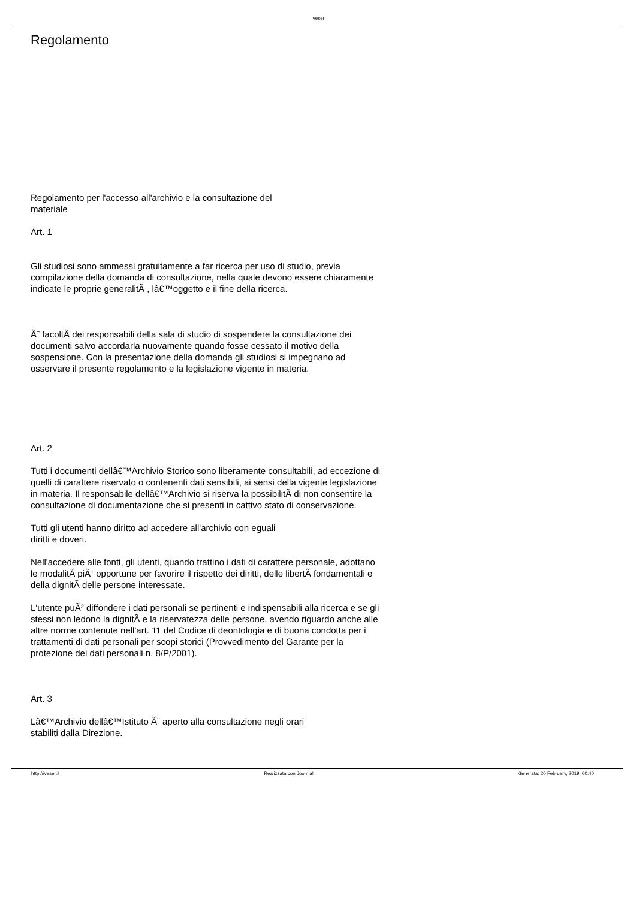Iveser
Regolamento
Regolamento per l'accesso all'archivio e la consultazione del
materiale
Art. 1
Gli studiosi sono ammessi gratuitamente a far ricerca per uso di studio, previa compilazione della domanda di consultazione, nella quale devono essere chiaramente indicate le proprie generalitÃ , lâ€™oggetto e il fine della ricerca.
Ãˆ facoltÃ dei responsabili della sala di studio di sospendere la consultazione dei documenti salvo accordarla nuovamente quando fosse cessato il motivo della sospensione. Con la presentazione della domanda gli studiosi si impegnano ad osservare il presente regolamento e la legislazione vigente in materia.
Art. 2
Tutti i documenti dellâ€™Archivio Storico sono liberamente consultabili, ad eccezione di quelli di carattere riservato o contenenti dati sensibili, ai sensi della vigente legislazione in materia. Il responsabile dellâ€™Archivio si riserva la possibilitÃ di non consentire la consultazione di documentazione che si presenti in cattivo stato di conservazione.
Tutti gli utenti hanno diritto ad accedere all'archivio con eguali
diritti e doveri.
Nell'accedere alle fonti, gli utenti, quando trattino i dati di carattere personale, adottano le modalitÃ piÃ¹ opportune per favorire il rispetto dei diritti, delle libertÃ fondamentali e della dignitÃ delle persone interessate.
L'utente puÃ² diffondere i dati personali se pertinenti e indispensabili alla ricerca e se gli stessi non ledono la dignitÃ e la riservatezza delle persone, avendo riguardo anche alle altre norme contenute nell'art. 11 del Codice di deontologia e di buona condotta per i trattamenti di dati personali per scopi storici (Provvedimento del Garante per la protezione dei dati personali n. 8/P/2001).
Art. 3
Lâ€™Archivio dellâ€™Istituto Ã¨ aperto alla consultazione negli orari
stabiliti dalla Direzione.
http://iveser.it Realizzata con Joomla! Generata: 20 February, 2019, 00:40